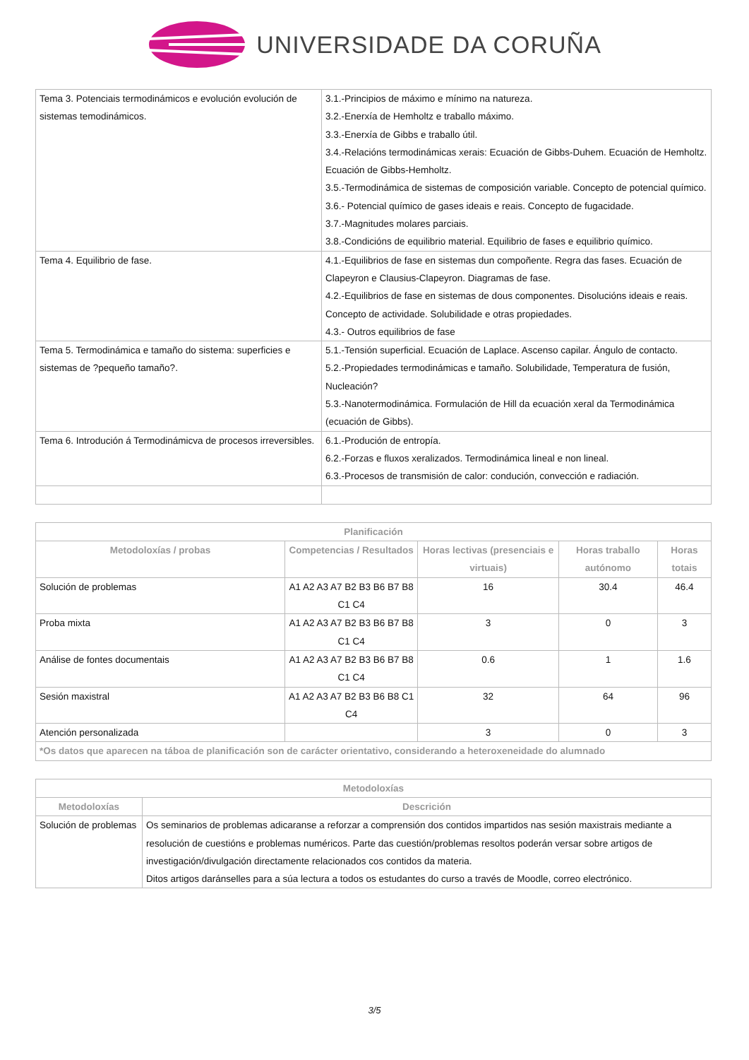UNIVERSIDADE DA CORUÑA
| Tema 3. Potenciais termodinámicos e evolución evolución de sistemas temodinámicos. | 3.1.-Principios de máximo e mínimo na natureza. 3.2.-Enerxía de Hemholtz e traballo máximo. 3.3.-Enerxía de Gibbs e traballo útil. 3.4.-Relacións termodinámicas xerais: Ecuación de Gibbs-Duhem. Ecuación de Hemholtz. Ecuación de Gibbs-Hemholtz. 3.5.-Termodinámica de sistemas de composición variable. Concepto de potencial químico. 3.6.- Potencial químico de gases ideais e reais. Concepto de fugacidade. 3.7.-Magnitudes molares parciais. 3.8.-Condicións de equilibrio material. Equilibrio de fases e equilibrio químico. |
| Tema 4. Equilibrio de fase. | 4.1.-Equilibrios de fase en sistemas dun compoñente. Regra das fases. Ecuación de Clapeyron e Clausius-Clapeyron. Diagramas de fase. 4.2.-Equilibrios de fase en sistemas de dous componentes. Disolucións ideais e reais. Concepto de actividade. Solubilidade e otras propiedades. 4.3.- Outros equilibrios de fase |
| Tema 5. Termodinámica e tamaño do sistema: superficies e sistemas de ?pequeño tamaño?. | 5.1.-Tensión superficial. Ecuación de Laplace. Ascenso capilar. Ángulo de contacto. 5.2.-Propiedades termodinámicas e tamaño. Solubilidade, Temperatura de fusión, Nucleación? 5.3.-Nanotermodinámica. Formulación de Hill da ecuación xeral da Termodinámica (ecuación de Gibbs). |
| Tema 6. Introdución á Termodinámicva de procesos irreversibles. | 6.1.-Produción de entropía. 6.2.-Forzas e fluxos xeralizados. Termodinámica lineal e non lineal. 6.3.-Procesos de transmisión de calor: condución, convección e radiación. |
| Planificación | | | | |
| --- | --- | --- | --- | --- |
| Metodoloxías / probas | Competencias / Resultados | Horas lectivas (presenciais e virtuais) | Horas traballo autónomo | Horas totais |
| Solución de problemas | A1 A2 A3 A7 B2 B3 B6 B7 B8 C1 C4 | 16 | 30.4 | 46.4 |
| Proba mixta | A1 A2 A3 A7 B2 B3 B6 B7 B8 C1 C4 | 3 | 0 | 3 |
| Análise de fontes documentais | A1 A2 A3 A7 B2 B3 B6 B7 B8 C1 C4 | 0.6 | 1 | 1.6 |
| Sesión maxistral | A1 A2 A3 A7 B2 B3 B6 B8 C1 C4 | 32 | 64 | 96 |
| Atención personalizada | | 3 | 0 | 3 |
| *Os datos que aparecen na táboa de planificación son de carácter orientativo, considerando a heteroxeneidade do alumnado | | | | |
| Metodoloxías | |
| --- | --- |
| Metodoloxías | Descrición |
| Solución de problemas | Os seminarios de problemas adicaranse a reforzar a comprensión dos contidos impartidos nas sesión maxistrais mediante a resolución de cuestións e problemas numéricos. Parte das cuestión/problemas resoltos poderán versar sobre artigos de investigación/divulgación directamente relacionados cos contidos da materia. Ditos artigos daránselles para a súa lectura a todos os estudantes do curso a través de Moodle, correo electrónico. |
3/5